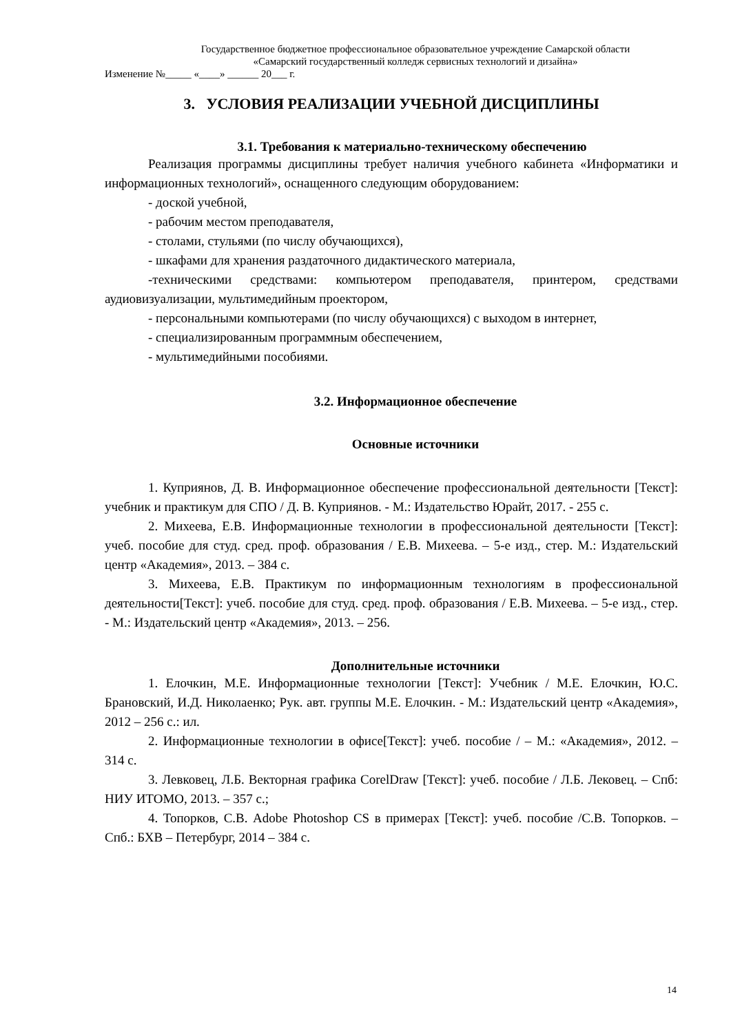Государственное бюджетное профессиональное образовательное учреждение Самарской области
«Самарский государственный колледж сервисных технологий и дизайна»
Изменение №_____ «____» ______ 20___ г.
3. УСЛОВИЯ РЕАЛИЗАЦИИ УЧЕБНОЙ ДИСЦИПЛИНЫ
3.1. Требования к материально-техническому обеспечению
Реализация программы дисциплины требует наличия учебного кабинета «Информатики и информационных технологий», оснащенного следующим оборудованием:
- доской учебной,
- рабочим местом преподавателя,
- столами, стульями (по числу обучающихся),
- шкафами для хранения раздаточного дидактического материала,
-техническими средствами: компьютером преподавателя, принтером, средствами аудиовизуализации, мультимедийным проектором,
- персональными компьютерами (по числу обучающихся) с выходом в интернет,
- специализированным программным обеспечением,
- мультимедийными пособиями.
3.2. Информационное обеспечение
Основные источники
1. Куприянов, Д. В. Информационное обеспечение профессиональной деятельности [Текст]: учебник и практикум для СПО / Д. В. Куприянов. - М.: Издательство Юрайт, 2017. - 255 с.
2. Михеева, Е.В. Информационные технологии в профессиональной деятельности [Текст]: учеб. пособие для студ. сред. проф. образования / Е.В. Михеева. – 5-е изд., стер. М.: Издательский центр «Академия», 2013. – 384 с.
3. Михеева, Е.В. Практикум по информационным технологиям в профессиональной деятельности[Текст]: учеб. пособие для студ. сред. проф. образования / Е.В. Михеева. – 5-е изд., стер. - М.: Издательский центр «Академия», 2013. – 256.
Дополнительные источники
1. Елочкин, М.Е. Информационные технологии [Текст]: Учебник / М.Е. Елочкин, Ю.С. Брановский, И.Д. Николаенко; Рук. авт. группы М.Е. Елочкин. - М.: Издательский центр «Академия», 2012 – 256 с.: ил.
2. Информационные технологии в офисе[Текст]: учеб. пособие / – М.: «Академия», 2012. – 314 с.
3. Левковец, Л.Б. Векторная графика CorelDraw [Текст]: учеб. пособие / Л.Б. Лековец. – Спб: НИУ ИТОМО, 2013. – 357 с.;
4. Топорков, С.В. Adobe Photoshop CS в примерах [Текст]: учеб. пособие /С.В. Топорков. – Спб.: БХВ – Петербург, 2014 – 384 с.
14